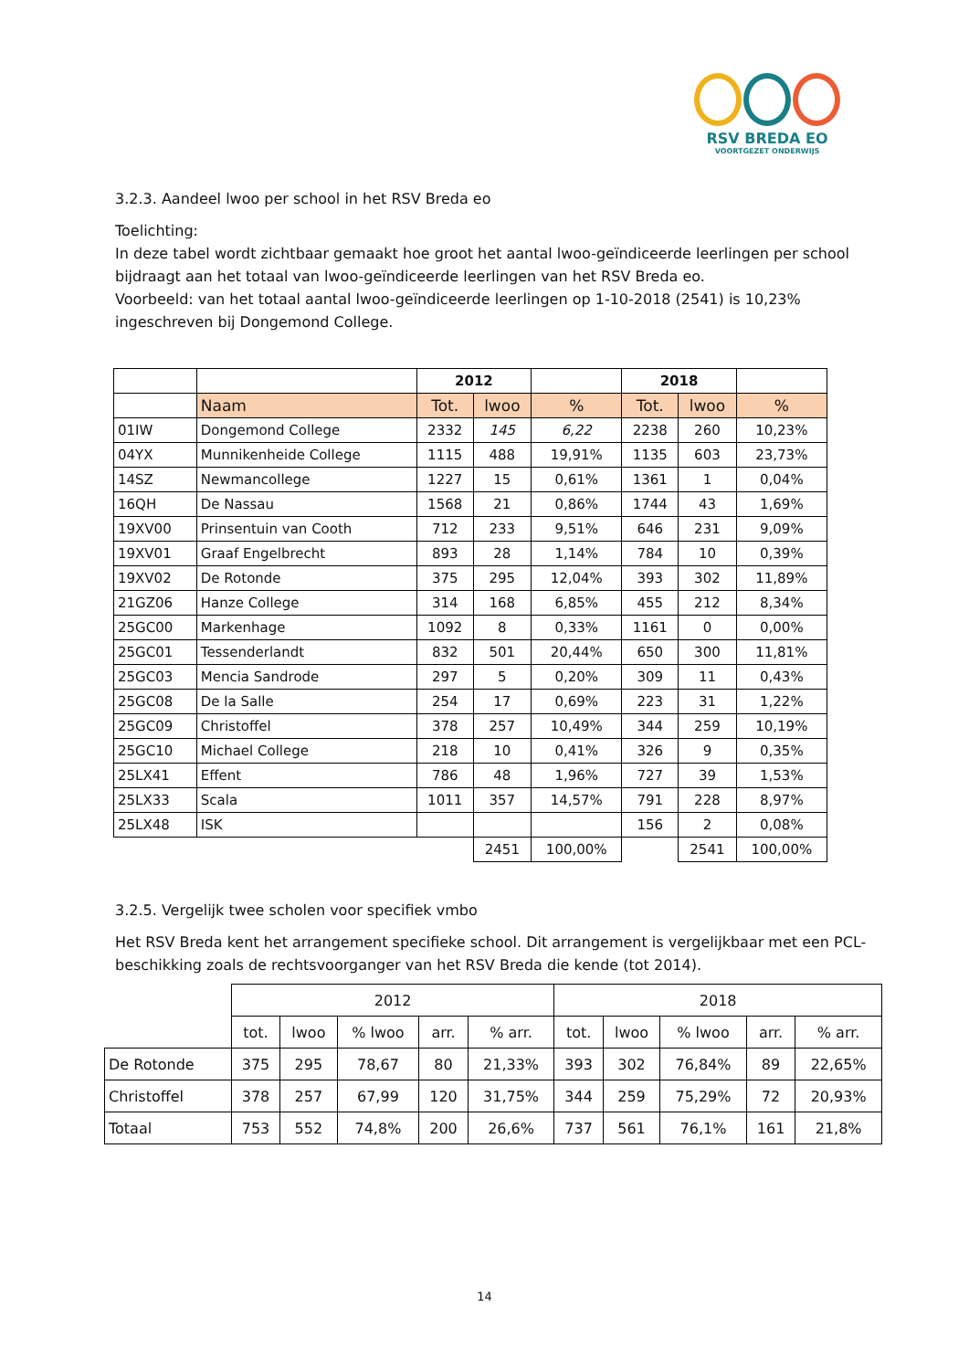RSV BREDA EO
VOORTGEZET ONDERWIJS
3.2.3. Aandeel lwoo per school in het RSV Breda eo
Toelichting:
In deze tabel wordt zichtbaar gemaakt hoe groot het aantal lwoo-geïndiceerde leerlingen per school bijdraagt aan het totaal van lwoo-geïndiceerde leerlingen van het RSV Breda eo.
Voorbeeld: van het totaal aantal lwoo-geïndiceerde leerlingen op 1-10-2018 (2541) is 10,23% ingeschreven bij Dongemond College.
| | | 2012 | | | 2018 | | |
| | Naam | Tot. | lwoo | % | Tot. | lwoo | % |
| 01IW | Dongemond College | 2332 | 145 | 6,22 | 2238 | 260 | 10,23% |
| 04YX | Munnikenheide College | 1115 | 488 | 19,91% | 1135 | 603 | 23,73% |
| 14SZ | Newmancollege | 1227 | 15 | 0,61% | 1361 | 1 | 0,04% |
| 16QH | De Nassau | 1568 | 21 | 0,86% | 1744 | 43 | 1,69% |
| 19XV00 | Prinsentuin van Cooth | 712 | 233 | 9,51% | 646 | 231 | 9,09% |
| 19XV01 | Graaf Engelbrecht | 893 | 28 | 1,14% | 784 | 10 | 0,39% |
| 19XV02 | De Rotonde | 375 | 295 | 12,04% | 393 | 302 | 11,89% |
| 21GZ06 | Hanze College | 314 | 168 | 6,85% | 455 | 212 | 8,34% |
| 25GC00 | Markenhage | 1092 | 8 | 0,33% | 1161 | 0 | 0,00% |
| 25GC01 | Tessenderlandt | 832 | 501 | 20,44% | 650 | 300 | 11,81% |
| 25GC03 | Mencia Sandrode | 297 | 5 | 0,20% | 309 | 11 | 0,43% |
| 25GC08 | De la Salle | 254 | 17 | 0,69% | 223 | 31 | 1,22% |
| 25GC09 | Christoffel | 378 | 257 | 10,49% | 344 | 259 | 10,19% |
| 25GC10 | Michael College | 218 | 10 | 0,41% | 326 | 9 | 0,35% |
| 25LX41 | Effent | 786 | 48 | 1,96% | 727 | 39 | 1,53% |
| 25LX33 | Scala | 1011 | 357 | 14,57% | 791 | 228 | 8,97% |
| 25LX48 | ISK | | | | 156 | 2 | 0,08% |
| | | | 2451 | 100,00% | | 2541 | 100,00% |
3.2.5. Vergelijk twee scholen voor specifiek vmbo
Het RSV Breda kent het arrangement specifieke school. Dit arrangement is vergelijkbaar met een PCL-beschikking zoals de rechtsvoorganger van het RSV Breda die kende (tot 2014).
| | 2012 | | | | | 2018 | | | | |
| | tot. | lwoo | % lwoo | arr. | % arr. | tot. | lwoo | % lwoo | arr. | % arr. |
| De Rotonde | 375 | 295 | 78,67 | 80 | 21,33% | 393 | 302 | 76,84% | 89 | 22,65% |
| Christoffel | 378 | 257 | 67,99 | 120 | 31,75% | 344 | 259 | 75,29% | 72 | 20,93% |
| Totaal | 753 | 552 | 74,8% | 200 | 26,6% | 737 | 561 | 76,1% | 161 | 21,8% |
14